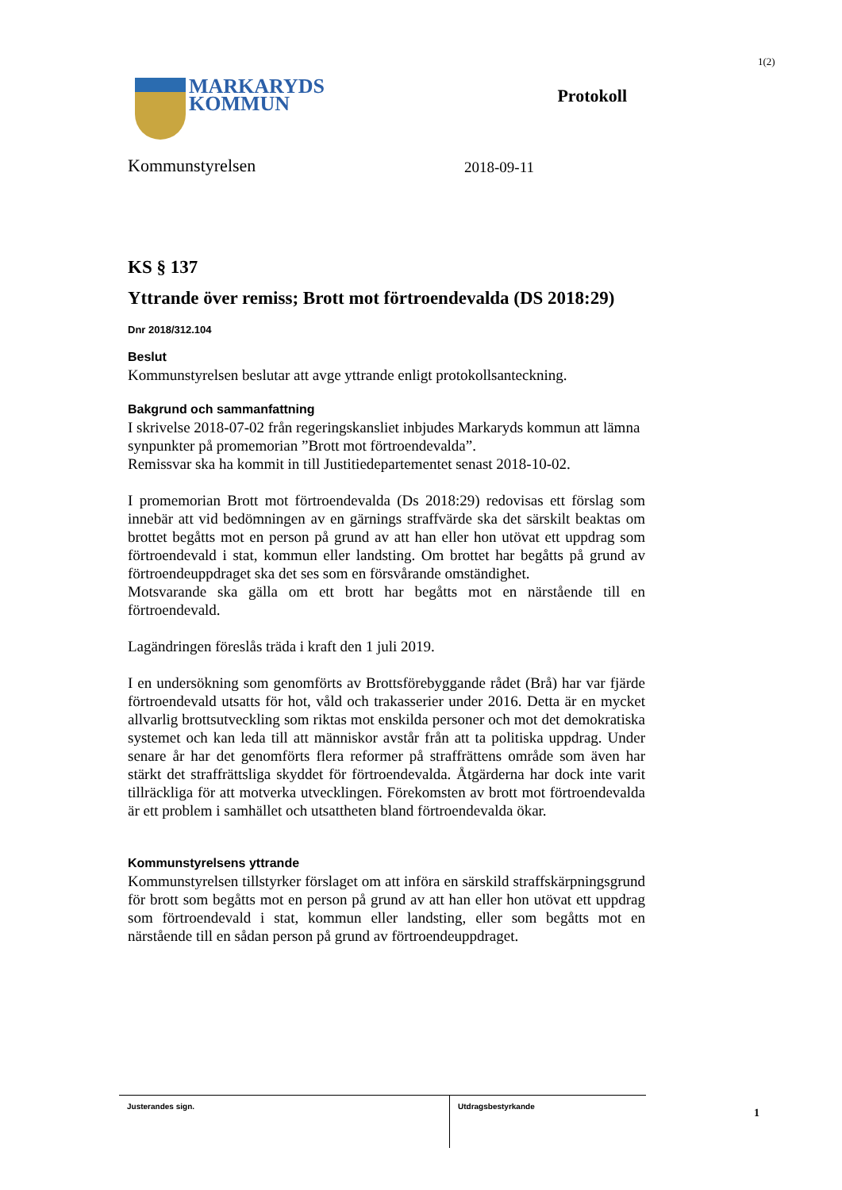1(2)
MARKARYDS
KOMMUN
Protokoll
Kommunstyrelsen 2018-09-11
KS § 137
Yttrande över remiss; Brott mot förtroendevalda (DS 2018:29)
Dnr 2018/312.104
Beslut
Kommunstyrelsen beslutar att avge yttrande enligt protokollsanteckning.
Bakgrund och sammanfattning
I skrivelse 2018-07-02 från regeringskansliet inbjudes Markaryds kommun att lämna synpunkter på promemorian ”Brott mot förtroendevalda”.
Remissvar ska ha kommit in till Justitiedepartementet senast 2018-10-02.
I promemorian Brott mot förtroendevalda (Ds 2018:29) redovisas ett förslag som innebär att vid bedömningen av en gärnings straffvärde ska det särskilt beaktas om brottet begåtts mot en person på grund av att han eller hon utövat ett uppdrag som förtroendevald i stat, kommun eller landsting. Om brottet har begåtts på grund av förtroendeuppdraget ska det ses som en försvårande omständighet.
Motsvarande ska gälla om ett brott har begåtts mot en närstående till en förtroendevald.
Lagändringen föreslås träda i kraft den 1 juli 2019.
I en undersökning som genomförts av Brottsförebyggande rådet (Brå) har var fjärde förtroendevald utsatts för hot, våld och trakasserier under 2016. Detta är en mycket allvarlig brottsutveckling som riktas mot enskilda personer och mot det demokratiska systemet och kan leda till att människor avstår från att ta politiska uppdrag. Under senare år har det genomförts flera reformer på straffrättens område som även har stärkt det straffrättsliga skyddet för förtroendevalda. Åtgärderna har dock inte varit tillräckliga för att motverka utvecklingen. Förekomsten av brott mot förtroendevalda är ett problem i samhället och utsattheten bland förtroendevalda ökar.
Kommunstyrelsens yttrande
Kommunstyrelsen tillstyrker förslaget om att införa en särskild straffskärpningsgrund för brott som begåtts mot en person på grund av att han eller hon utövat ett uppdrag som förtroendevald i stat, kommun eller landsting, eller som begåtts mot en närstående till en sådan person på grund av förtroendeuppdraget.
| Justerandes sign. | Utdragsbestyrkande |
1